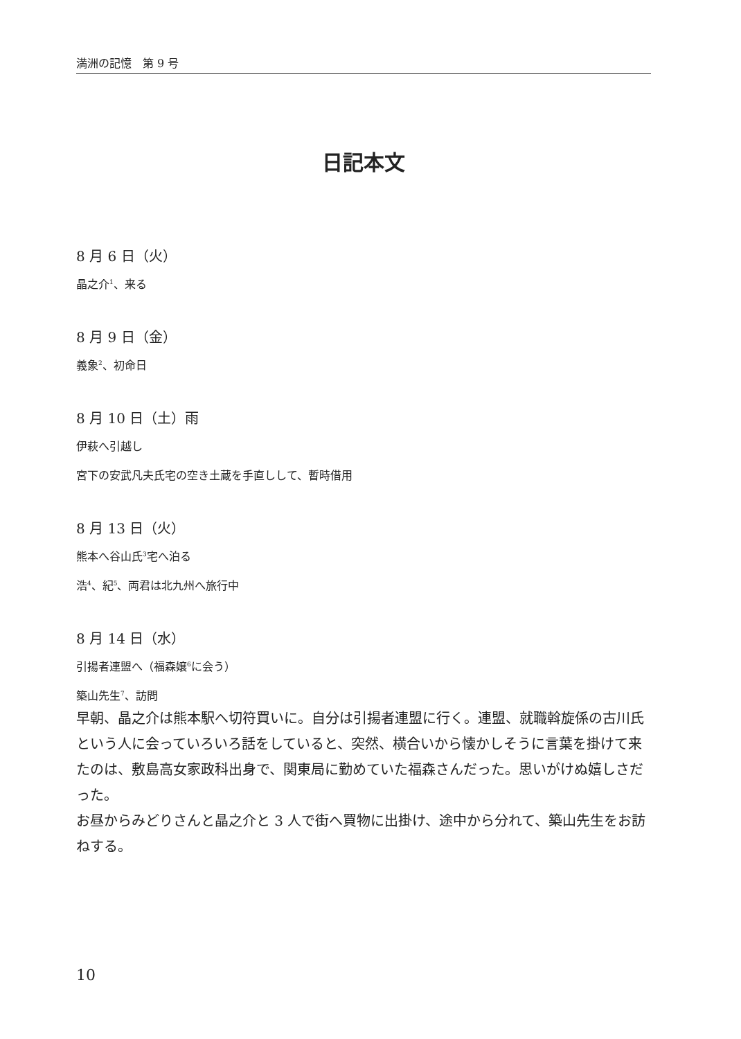満洲の記憶　第 9 号
日記本文
8 月 6 日（火）
晶之介<sup>1</sup>、来る
8 月 9 日（金）
義象<sup>2</sup>、初命日
8 月 10 日（土）雨
伊萩へ引越し
宮下の安武凡夫氏宅の空き土蔵を手直しして、暫時借用
8 月 13 日（火）
熊本へ谷山氏<sup>3</sup>宅へ泊る
浩<sup>4</sup>、紀<sup>5</sup>、両君は北九州へ旅行中
8 月 14 日（水）
引揚者連盟へ（福森嬢<sup>6</sup>に会う）
築山先生<sup>7</sup>、訪問
早朝、晶之介は熊本駅へ切符買いに。自分は引揚者連盟に行く。連盟、就職斡旋係の古川氏という人に会っていろいろ話をしていると、突然、横合いから懐かしそうに言葉を掛けて来たのは、敷島高女家政科出身で、関東局に勤めていた福森さんだった。思いがけぬ嬉しさだった。
お昼からみどりさんと晶之介と 3 人で街へ買物に出掛け、途中から分れて、築山先生をお訪ねする。
10